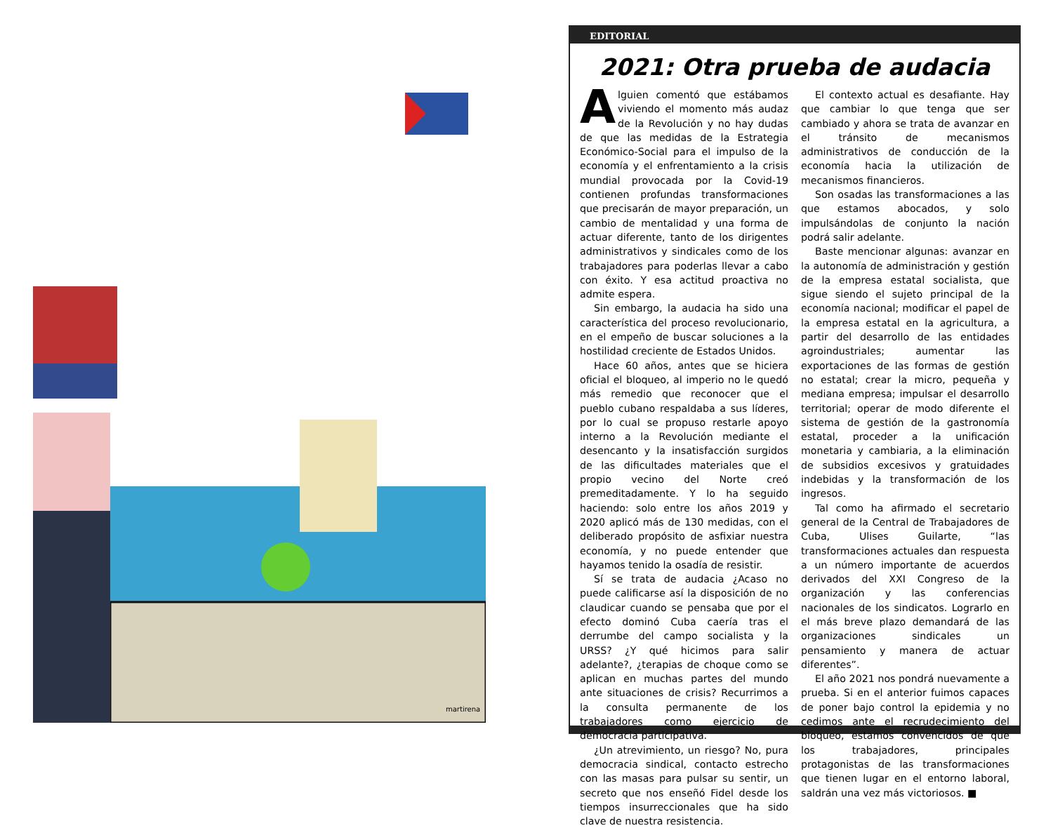martirena
EDITORIAL
2021: Otra prueba de audacia
Alguien comentó que estábamos viviendo el momento más audaz de la Revolución y no hay dudas de que las medidas de la Estrategia Económico-Social para el impulso de la economía y el enfrentamiento a la crisis mundial provocada por la Covid-19 contienen profundas transformaciones que precisarán de mayor preparación, un cambio de mentalidad y una forma de actuar diferente, tanto de los dirigentes administrativos y sindicales como de los trabajadores para poderlas llevar a cabo con éxito. Y esa actitud proactiva no admite espera.
Sin embargo, la audacia ha sido una característica del proceso revolucionario, en el empeño de buscar soluciones a la hostilidad creciente de Estados Unidos.
Hace 60 años, antes que se hiciera oficial el bloqueo, al imperio no le quedó más remedio que reconocer que el pueblo cubano respaldaba a sus líderes, por lo cual se propuso restarle apoyo interno a la Revolución mediante el desencanto y la insatisfacción surgidos de las dificultades materiales que el propio vecino del Norte creó premeditadamente. Y lo ha seguido haciendo: solo entre los años 2019 y 2020 aplicó más de 130 medidas, con el deliberado propósito de asfixiar nuestra economía, y no puede entender que hayamos tenido la osadía de resistir.
Sí se trata de audacia ¿Acaso no puede calificarse así la disposición de no claudicar cuando se pensaba que por el efecto dominó Cuba caería tras el derrumbe del campo socialista y la URSS? ¿Y qué hicimos para salir adelante?, ¿terapias de choque como se aplican en muchas partes del mundo ante situaciones de crisis? Recurrimos a la consulta permanente de los trabajadores como ejercicio de democracia participativa.
¿Un atrevimiento, un riesgo? No, pura democracia sindical, contacto estrecho con las masas para pulsar su sentir, un secreto que nos enseñó Fidel desde los tiempos insurreccionales que ha sido clave de nuestra resistencia.
El contexto actual es desafiante. Hay que cambiar lo que tenga que ser cambiado y ahora se trata de avanzar en el tránsito de mecanismos administrativos de conducción de la economía hacia la utilización de mecanismos financieros.
Son osadas las transformaciones a las que estamos abocados, y solo impulsándolas de conjunto la nación podrá salir adelante.
Baste mencionar algunas: avanzar en la autonomía de administración y gestión de la empresa estatal socialista, que sigue siendo el sujeto principal de la economía nacional; modificar el papel de la empresa estatal en la agricultura, a partir del desarrollo de las entidades agroindustriales; aumentar las exportaciones de las formas de gestión no estatal; crear la micro, pequeña y mediana empresa; impulsar el desarrollo territorial; operar de modo diferente el sistema de gestión de la gastronomía estatal, proceder a la unificación monetaria y cambiaria, a la eliminación de subsidios excesivos y gratuidades indebidas y la transformación de los ingresos.
Tal como ha afirmado el secretario general de la Central de Trabajadores de Cuba, Ulises Guilarte, “las transformaciones actuales dan respuesta a un número importante de acuerdos derivados del XXI Congreso de la organización y las conferencias nacionales de los sindicatos. Lograrlo en el más breve plazo demandará de las organizaciones sindicales un pensamiento y manera de actuar diferentes”.
El año 2021 nos pondrá nuevamente a prueba. Si en el anterior fuimos capaces de poner bajo control la epidemia y no cedimos ante el recrudecimiento del bloqueo, estamos convencidos de que los trabajadores, principales protagonistas de las transformaciones que tienen lugar en el entorno laboral, saldrán una vez más victoriosos. ■